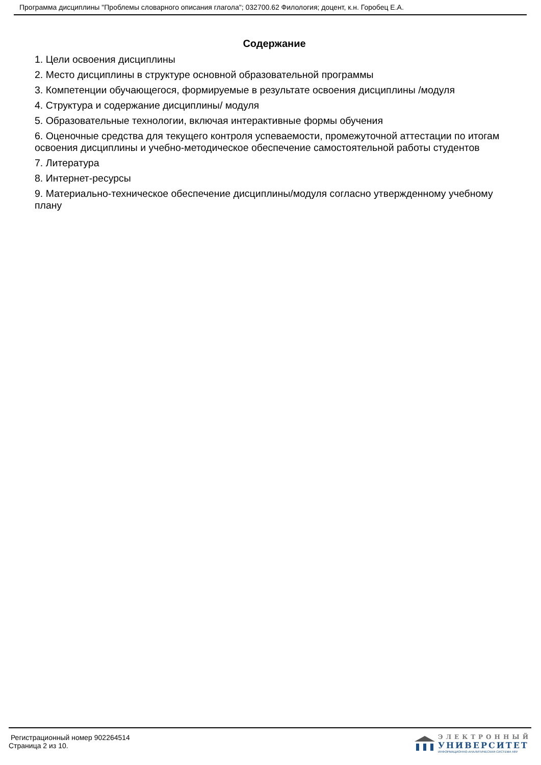Программа дисциплины "Проблемы словарного описания глагола"; 032700.62 Филология; доцент, к.н. Горобец Е.А.
Содержание
1. Цели освоения дисциплины
2. Место дисциплины в структуре основной образовательной программы
3. Компетенции обучающегося, формируемые в результате освоения дисциплины /модуля
4. Структура и содержание дисциплины/ модуля
5. Образовательные технологии, включая интерактивные формы обучения
6. Оценочные средства для текущего контроля успеваемости, промежуточной аттестации по итогам освоения дисциплины и учебно-методическое обеспечение самостоятельной работы студентов
7. Литература
8. Интернет-ресурсы
9. Материально-техническое обеспечение дисциплины/модуля согласно утвержденному учебному плану
Регистрационный номер 902264514
Страница 2 из 10.
ЭЛЕКТРОННЫЙ
УНИВЕРСИТЕТ
ИНФОРМАЦИОННО-АНАЛИТИЧЕСКАЯ СИСТЕМА КФУ